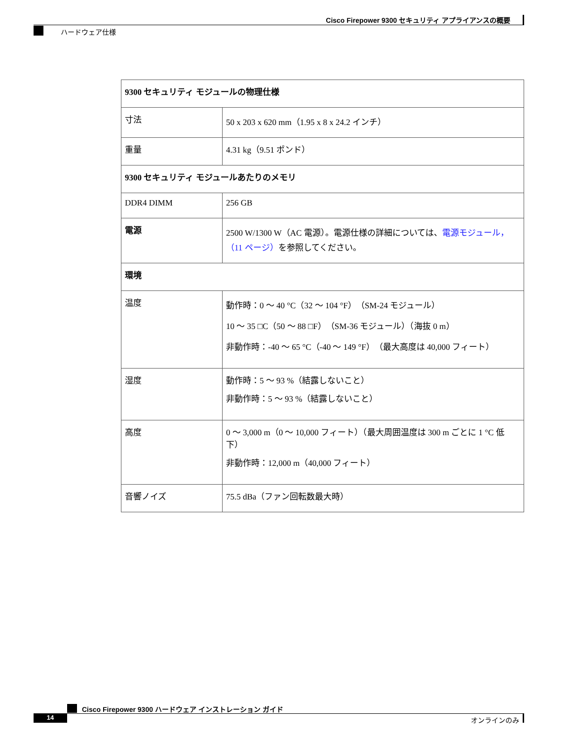Cisco Firepower 9300 セキュリティ アプライアンスの概要
ハードウェア仕様
| 9300 セキュリティ モジュールの物理仕様 | |
| --- | --- |
| 寸法 | 50 x 203 x 620 mm（1.95 x 8 x 24.2 インチ） |
| 重量 | 4.31 kg（9.51 ポンド） |
| 9300 セキュリティ モジュールあたりのメモリ | |
| DDR4 DIMM | 256 GB |
| 電源 | 2500 W/1300 W（AC 電源）。電源仕様の詳細については、 電源モジュール，（11 ページ） を参照してください。 |
| 環境 | |
| 温度 | 動作時：0 ～ 40 °C（32 ～ 104 °F）（SM-24 モジュール） 10 ～ 35 □C（50 ～ 88 □F）（SM-36 モジュール）（海抜 0 m） 非動作時：-40 ～ 65 °C（-40 ～ 149 °F）（最大高度は 40,000 フィート） |
| 湿度 | 動作時：5 ～ 93 %（結露しないこと） 非動作時：5 ～ 93 %（結露しないこと） |
| 高度 | 0 ～ 3,000 m（0 ～ 10,000 フィート）（最大周囲温度は 300 m ごとに 1 °C 低下） 非動作時：12,000 m（40,000 フィート） |
| 音響ノイズ | 75.5 dBa（ファン回転数最大時） |
Cisco Firepower 9300 ハードウェア インストレーション ガイド
14 オンラインのみ